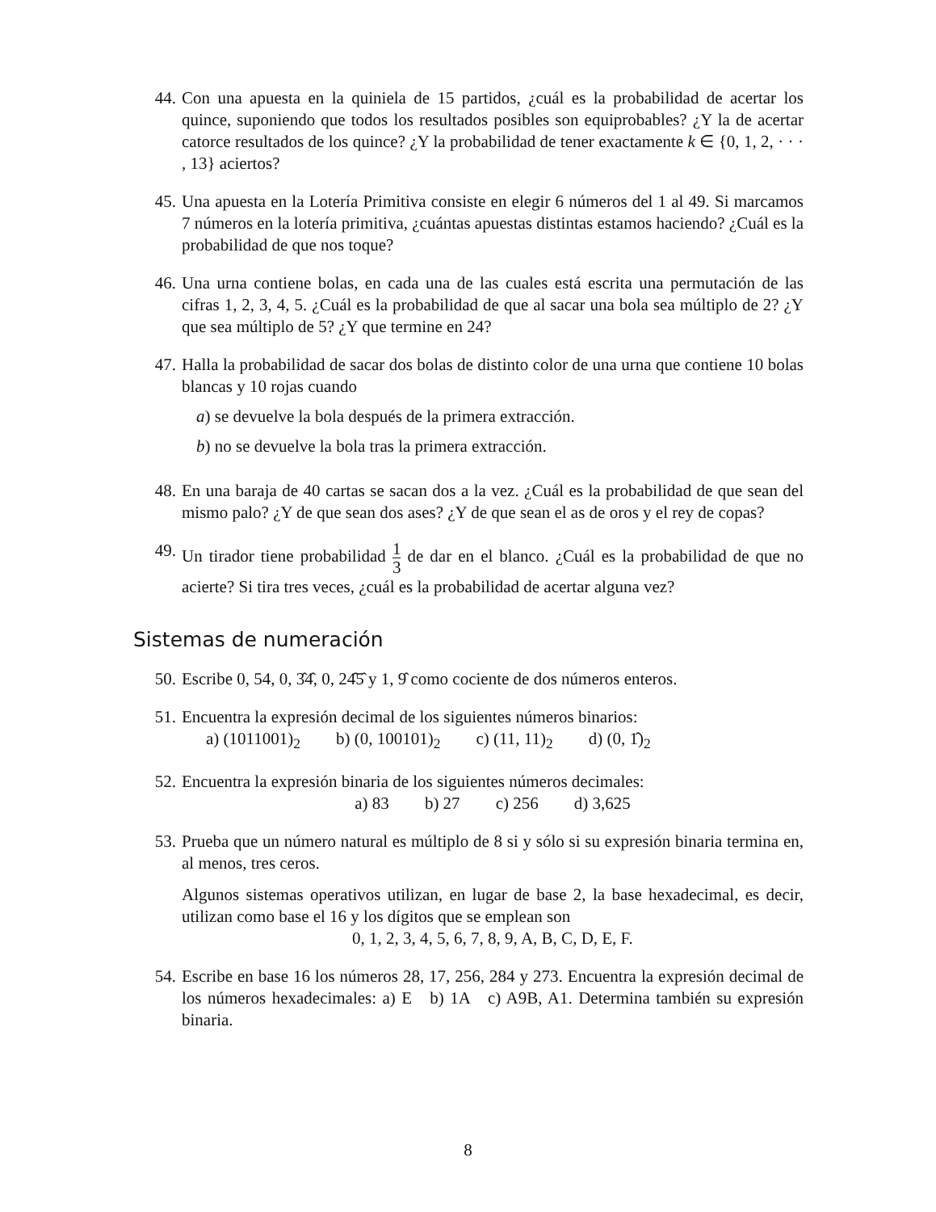44. Con una apuesta en la quiniela de 15 partidos, ¿cuál es la probabilidad de acertar los quince, suponiendo que todos los resultados posibles son equiprobables? ¿Y la de acertar catorce resultados de los quince? ¿Y la probabilidad de tener exactamente k ∈ {0, 1, 2, · · · , 13} aciertos?
45. Una apuesta en la Lotería Primitiva consiste en elegir 6 números del 1 al 49. Si marcamos 7 números en la lotería primitiva, ¿cuántas apuestas distintas estamos haciendo? ¿Cuál es la probabilidad de que nos toque?
46. Una urna contiene bolas, en cada una de las cuales está escrita una permutación de las cifras 1, 2, 3, 4, 5. ¿Cuál es la probabilidad de que al sacar una bola sea múltiplo de 2? ¿Y que sea múltiplo de 5? ¿Y que termine en 24?
47. Halla la probabilidad de sacar dos bolas de distinto color de una urna que contiene 10 bolas blancas y 10 rojas cuando
a) se devuelve la bola después de la primera extracción.
b) no se devuelve la bola tras la primera extracción.
48. En una baraja de 40 cartas se sacan dos a la vez. ¿Cuál es la probabilidad de que sean del mismo palo? ¿Y de que sean dos ases? ¿Y de que sean el as de oros y el rey de copas?
49. Un tirador tiene probabilidad 1 3 de dar en el blanco. ¿Cuál es la probabilidad de que no acierte? Si tira tres veces, ¿cuál es la probabilidad de acertar alguna vez?
Sistemas de numeración
50. Escribe 0, 54, 0, 3̂4̂, 0, 24̂5̂ y 1, 9̂ como cociente de dos números enteros.
51. Encuentra la expresión decimal de los siguientes números binarios:
a) (1011001)<sub>2</sub> b) (0, 100101)<sub>2</sub> c) (11, 11)<sub>2</sub> d) (0, 1̂)<sub>2</sub>
52. Encuentra la expresión binaria de los siguientes números decimales:
a) 83 b) 27 c) 256 d) 3,625
53. Prueba que un número natural es múltiplo de 8 si y sólo si su expresión binaria termina en, al menos, tres ceros.
Algunos sistemas operativos utilizan, en lugar de base 2, la base hexadecimal, es decir, utilizan como base el 16 y los dígitos que se emplean son
0, 1, 2, 3, 4, 5, 6, 7, 8, 9, A, B, C, D, E, F.
54. Escribe en base 16 los números 28, 17, 256, 284 y 273. Encuentra la expresión decimal de los números hexadecimales: a) E b) 1A c) A9B, A1. Determina también su expresión binaria.
8